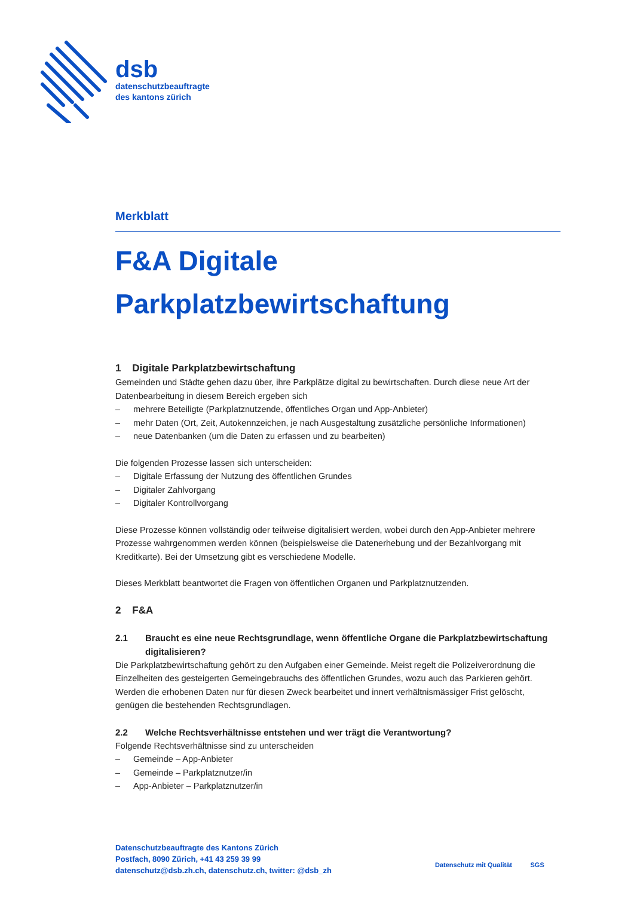dsb
datenschutzbeauftragte
des kantons zürich
Merkblatt
F&A Digitale
Parkplatzbewirtschaftung
1 Digitale Parkplatzbewirtschaftung
Gemeinden und Städte gehen dazu über, ihre Parkplätze digital zu bewirtschaften. Durch diese neue Art der Datenbearbeitung in diesem Bereich ergeben sich
– mehrere Beteiligte (Parkplatznutzende, öffentliches Organ und App-Anbieter)
– mehr Daten (Ort, Zeit, Autokennzeichen, je nach Ausgestaltung zusätzliche persönliche Informationen)
– neue Datenbanken (um die Daten zu erfassen und zu bearbeiten)
Die folgenden Prozesse lassen sich unterscheiden:
– Digitale Erfassung der Nutzung des öffentlichen Grundes
– Digitaler Zahlvorgang
– Digitaler Kontrollvorgang
Diese Prozesse können vollständig oder teilweise digitalisiert werden, wobei durch den App-Anbieter mehrere Prozesse wahrgenommen werden können (beispielsweise die Datenerhebung und der Bezahlvorgang mit Kreditkarte). Bei der Umsetzung gibt es verschiedene Modelle.
Dieses Merkblatt beantwortet die Fragen von öffentlichen Organen und Parkplatznutzenden.
2 F&A
2.1 Braucht es eine neue Rechtsgrundlage, wenn öffentliche Organe die Parkplatzbewirtschaftung digitalisieren?
Die Parkplatzbewirtschaftung gehört zu den Aufgaben einer Gemeinde. Meist regelt die Polizeiverordnung die Einzelheiten des gesteigerten Gemeingebrauchs des öffentlichen Grundes, wozu auch das Parkieren gehört. Werden die erhobenen Daten nur für diesen Zweck bearbeitet und innert verhältnismässiger Frist gelöscht, genügen die bestehenden Rechtsgrundlagen.
2.2 Welche Rechtsverhältnisse entstehen und wer trägt die Verantwortung?
Folgende Rechtsverhältnisse sind zu unterscheiden
– Gemeinde – App-Anbieter
– Gemeinde – Parkplatznutzer/in
– App-Anbieter – Parkplatznutzer/in
Datenschutzbeauftragte des Kantons Zürich
Postfach, 8090 Zürich, +41 43 259 39 99
datenschutz@dsb.zh.ch, datenschutz.ch, twitter: @dsb_zh
Datenschutz mit Qualität SGS